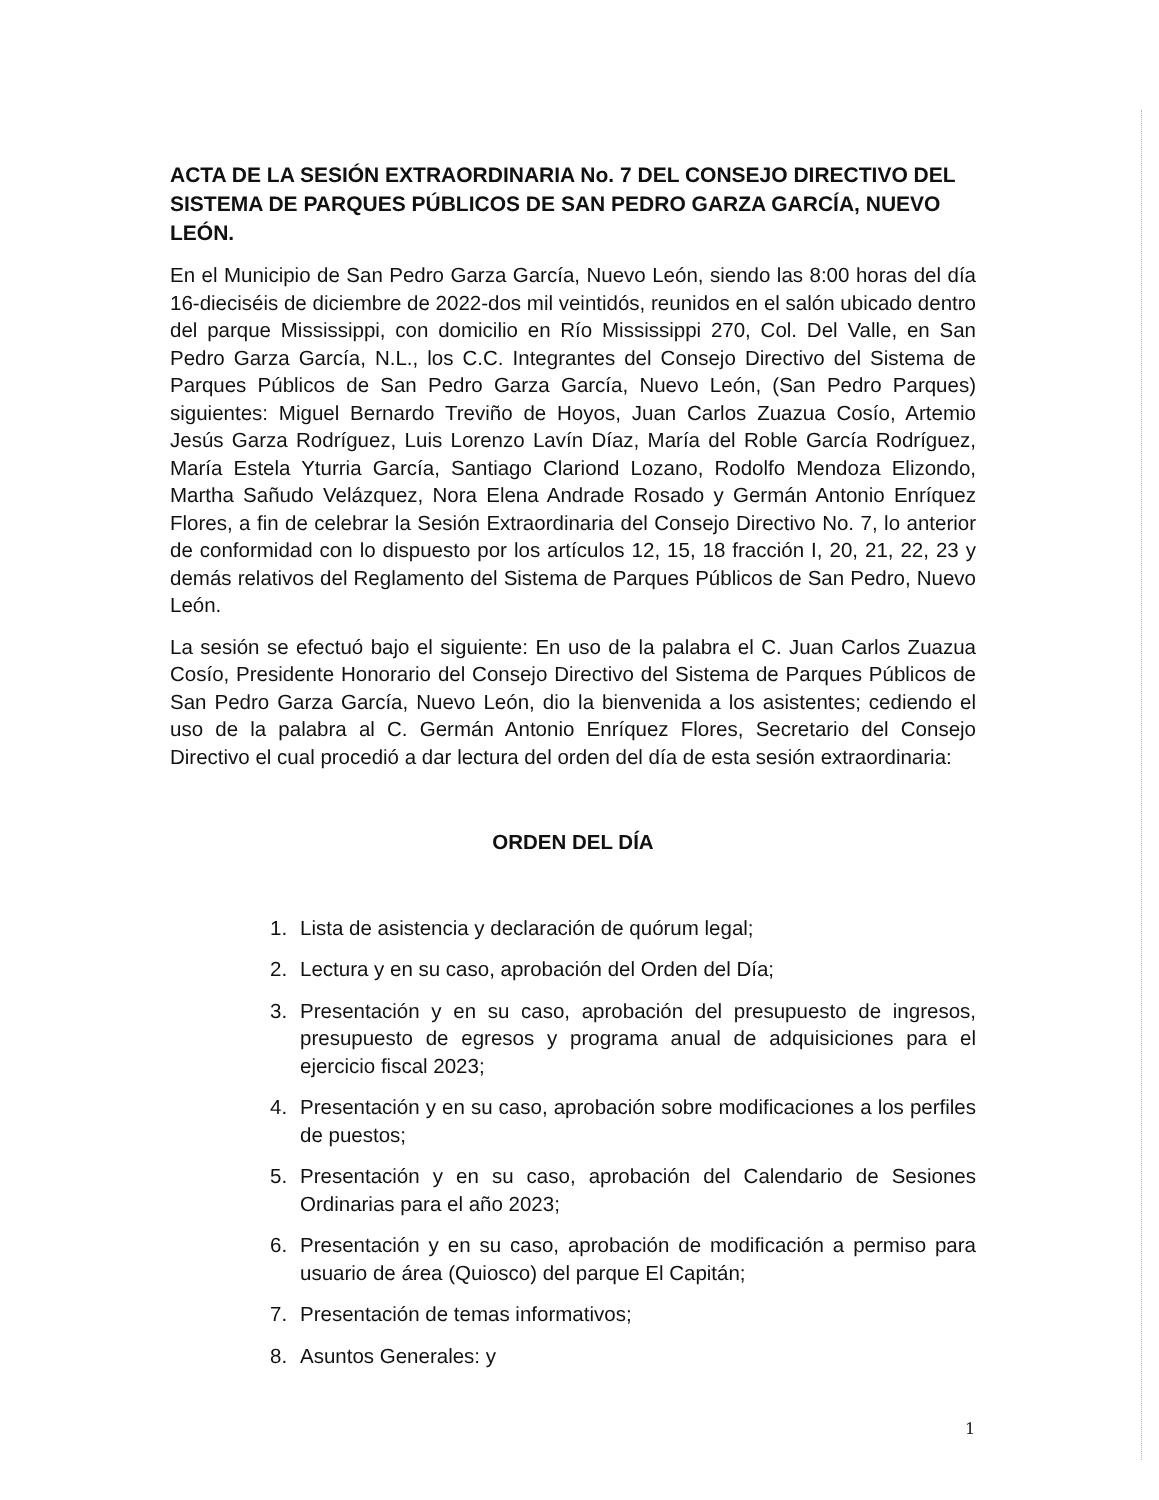ACTA DE LA SESIÓN EXTRAORDINARIA No. 7 DEL CONSEJO DIRECTIVO DEL SISTEMA DE PARQUES PÚBLICOS DE SAN PEDRO GARZA GARCÍA, NUEVO LEÓN.
En el Municipio de San Pedro Garza García, Nuevo León, siendo las 8:00 horas del día 16-dieciséis de diciembre de 2022-dos mil veintidós, reunidos en el salón ubicado dentro del parque Mississippi, con domicilio en Río Mississippi 270, Col. Del Valle, en San Pedro Garza García, N.L., los C.C. Integrantes del Consejo Directivo del Sistema de Parques Públicos de San Pedro Garza García, Nuevo León, (San Pedro Parques) siguientes: Miguel Bernardo Treviño de Hoyos, Juan Carlos Zuazua Cosío, Artemio Jesús Garza Rodríguez, Luis Lorenzo Lavín Díaz, María del Roble García Rodríguez, María Estela Yturria García, Santiago Clariond Lozano, Rodolfo Mendoza Elizondo, Martha Sañudo Velázquez, Nora Elena Andrade Rosado y Germán Antonio Enríquez Flores, a fin de celebrar la Sesión Extraordinaria del Consejo Directivo No. 7, lo anterior de conformidad con lo dispuesto por los artículos 12, 15, 18 fracción I, 20, 21, 22, 23 y demás relativos del Reglamento del Sistema de Parques Públicos de San Pedro, Nuevo León.
La sesión se efectuó bajo el siguiente: En uso de la palabra el C. Juan Carlos Zuazua Cosío, Presidente Honorario del Consejo Directivo del Sistema de Parques Públicos de San Pedro Garza García, Nuevo León, dio la bienvenida a los asistentes; cediendo el uso de la palabra al C. Germán Antonio Enríquez Flores, Secretario del Consejo Directivo el cual procedió a dar lectura del orden del día de esta sesión extraordinaria:
ORDEN DEL DÍA
1. Lista de asistencia y declaración de quórum legal;
2. Lectura y en su caso, aprobación del Orden del Día;
3. Presentación y en su caso, aprobación del presupuesto de ingresos, presupuesto de egresos y programa anual de adquisiciones para el ejercicio fiscal 2023;
4. Presentación y en su caso, aprobación sobre modificaciones a los perfiles de puestos;
5. Presentación y en su caso, aprobación del Calendario de Sesiones Ordinarias para el año 2023;
6. Presentación y en su caso, aprobación de modificación a permiso para usuario de área (Quiosco) del parque El Capitán;
7. Presentación de temas informativos;
8. Asuntos Generales: y
1